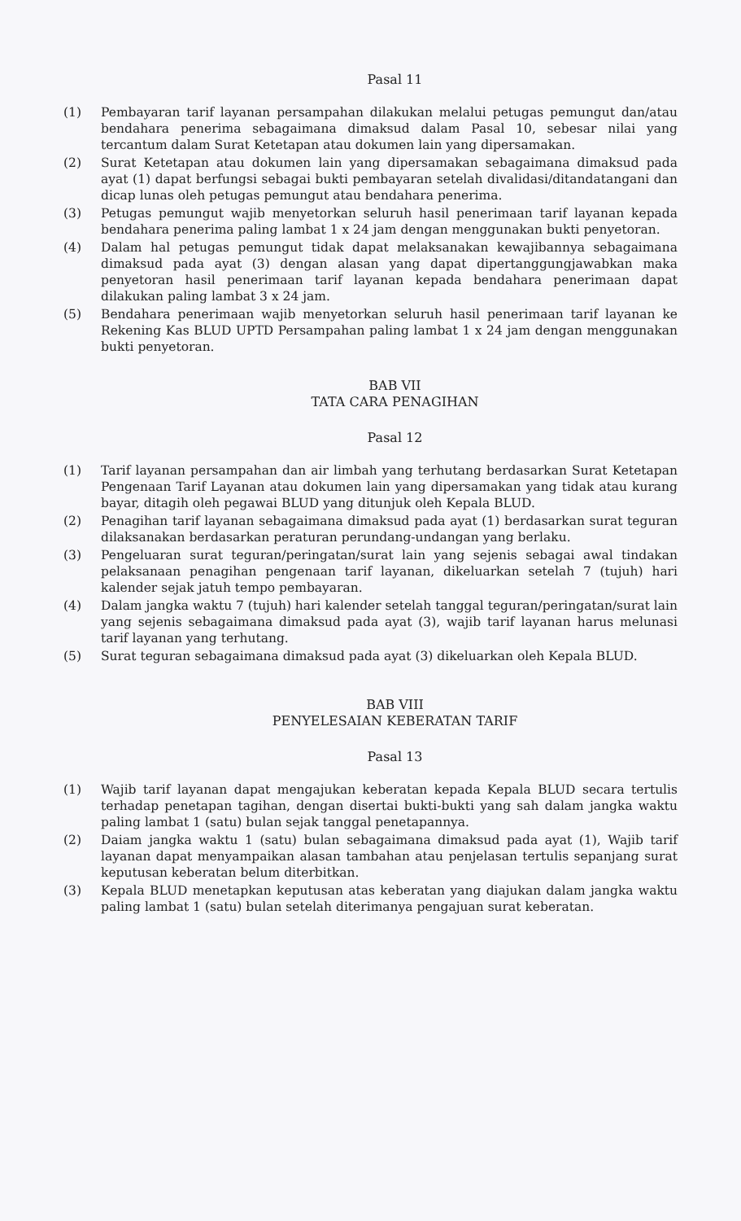Pasal 11
(1) Pembayaran tarif layanan persampahan dilakukan melalui petugas pemungut dan/atau bendahara penerima sebagaimana dimaksud dalam Pasal 10, sebesar nilai yang tercantum dalam Surat Ketetapan atau dokumen lain yang dipersamakan.
(2) Surat Ketetapan atau dokumen lain yang dipersamakan sebagaimana dimaksud pada ayat (1) dapat berfungsi sebagai bukti pembayaran setelah divalidasi/ditandatangani dan dicap lunas oleh petugas pemungut atau bendahara penerima.
(3) Petugas pemungut wajib menyetorkan seluruh hasil penerimaan tarif layanan kepada bendahara penerima paling lambat 1 x 24 jam dengan menggunakan bukti penyetoran.
(4) Dalam hal petugas pemungut tidak dapat melaksanakan kewajibannya sebagaimana dimaksud pada ayat (3) dengan alasan yang dapat dipertanggungjawabkan maka penyetoran hasil penerimaan tarif layanan kepada bendahara penerimaan dapat dilakukan paling lambat 3 x 24 jam.
(5) Bendahara penerimaan wajib menyetorkan seluruh hasil penerimaan tarif layanan ke Rekening Kas BLUD UPTD Persampahan paling lambat 1 x 24 jam dengan menggunakan bukti penyetoran.
BAB VII
TATA CARA PENAGIHAN
Pasal 12
(1) Tarif layanan persampahan dan air limbah yang terhutang berdasarkan Surat Ketetapan Pengenaan Tarif Layanan atau dokumen lain yang dipersamakan yang tidak atau kurang bayar, ditagih oleh pegawai BLUD yang ditunjuk oleh Kepala BLUD.
(2) Penagihan tarif layanan sebagaimana dimaksud pada ayat (1) berdasarkan surat teguran dilaksanakan berdasarkan peraturan perundang-undangan yang berlaku.
(3) Pengeluaran surat teguran/peringatan/surat lain yang sejenis sebagai awal tindakan pelaksanaan penagihan pengenaan tarif layanan, dikeluarkan setelah 7 (tujuh) hari kalender sejak jatuh tempo pembayaran.
(4) Dalam jangka waktu 7 (tujuh) hari kalender setelah tanggal teguran/peringatan/surat lain yang sejenis sebagaimana dimaksud pada ayat (3), wajib tarif layanan harus melunasi tarif layanan yang terhutang.
(5) Surat teguran sebagaimana dimaksud pada ayat (3) dikeluarkan oleh Kepala BLUD.
BAB VIII
PENYELESAIAN KEBERATAN TARIF
Pasal 13
(1) Wajib tarif layanan dapat mengajukan keberatan kepada Kepala BLUD secara tertulis terhadap penetapan tagihan, dengan disertai bukti-bukti yang sah dalam jangka waktu paling lambat 1 (satu) bulan sejak tanggal penetapannya.
(2) Daiam jangka waktu 1 (satu) bulan sebagaimana dimaksud pada ayat (1), Wajib tarif layanan dapat menyampaikan alasan tambahan atau penjelasan tertulis sepanjang surat keputusan keberatan belum diterbitkan.
(3) Kepala BLUD menetapkan keputusan atas keberatan yang diajukan dalam jangka waktu paling lambat 1 (satu) bulan setelah diterimanya pengajuan surat keberatan.